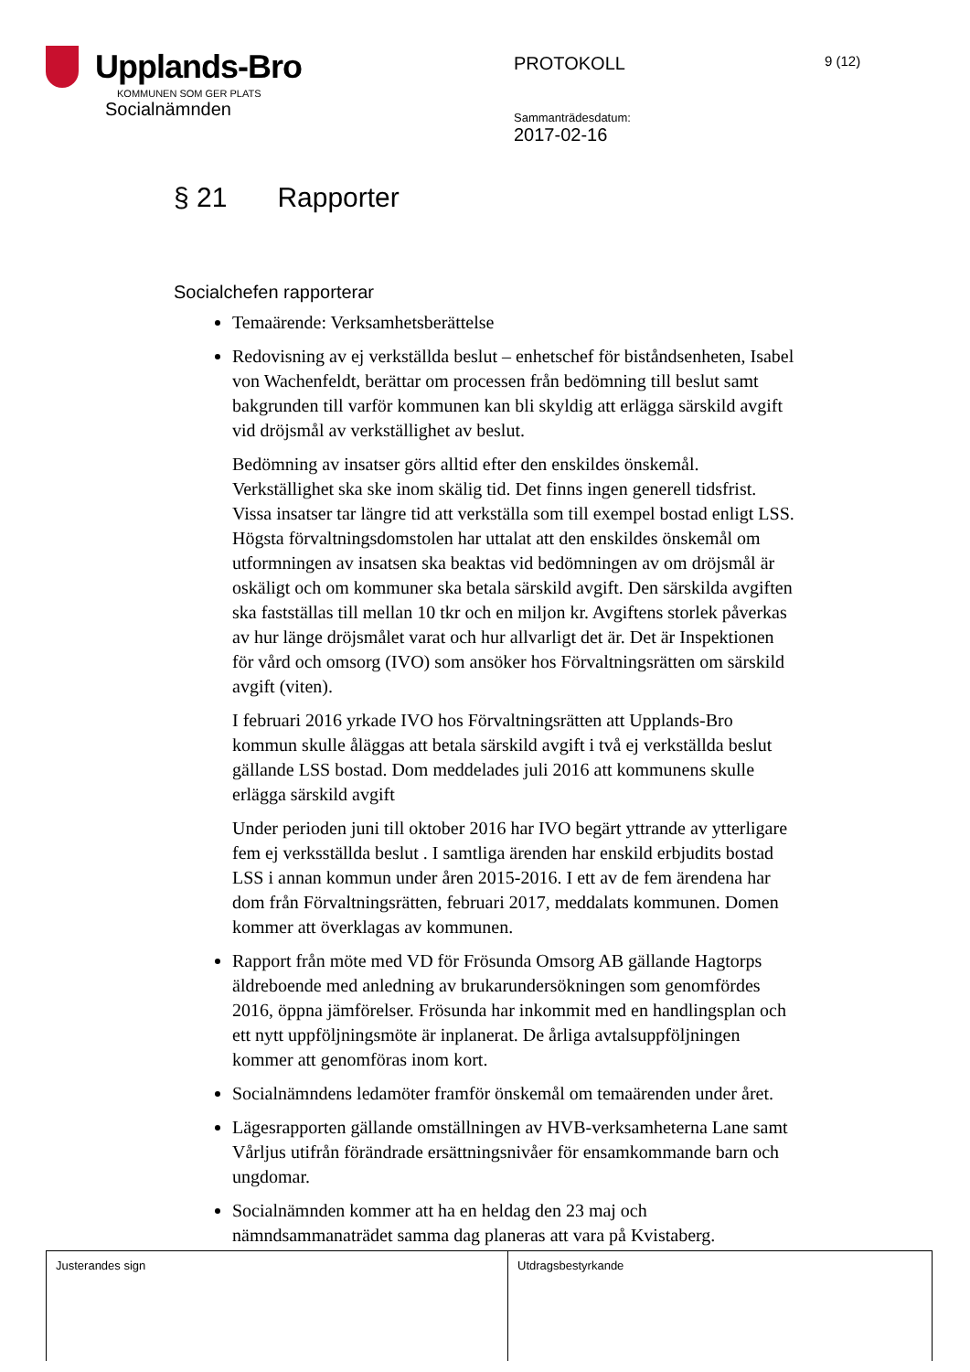Upplands-Bro
KOMMUNEN SOM GER PLATS
Socialnämnden
PROTOKOLL
Sammanträdesdatum:
2017-02-16
9 (12)
§ 21 Rapporter
Socialchefen rapporterar
Temaärende: Verksamhetsberättelse
Redovisning av ej verkställda beslut – enhetschef för biståndsenheten, Isabel von Wachenfeldt, berättar om processen från bedömning till beslut samt bakgrunden till varför kommunen kan bli skyldig att erlägga särskild avgift vid dröjsmål av verkställighet av beslut.
Bedömning av insatser görs alltid efter den enskildes önskemål. Verkställighet ska ske inom skälig tid. Det finns ingen generell tidsfrist. Vissa insatser tar längre tid att verkställa som till exempel bostad enligt LSS. Högsta förvaltningsdomstolen har uttalat att den enskildes önskemål om utformningen av insatsen ska beaktas vid bedömningen av om dröjsmål är oskäligt och om kommuner ska betala särskild avgift. Den särskilda avgiften ska fastställas till mellan 10 tkr och en miljon kr. Avgiftens storlek påverkas av hur länge dröjsmålet varat och hur allvarligt det är. Det är Inspektionen för vård och omsorg (IVO) som ansöker hos Förvaltningsrätten om särskild avgift (viten).
I februari 2016 yrkade IVO hos Förvaltningsrätten att Upplands-Bro kommun skulle åläggas att betala särskild avgift i två ej verkställda beslut gällande LSS bostad. Dom meddelades juli 2016 att kommunens skulle erlägga särskild avgift
Under perioden juni till oktober 2016 har IVO begärt yttrande av ytterligare fem ej verksställda beslut . I samtliga ärenden har enskild erbjudits bostad LSS i annan kommun under åren 2015-2016. I ett av de fem ärendena har dom från Förvaltningsrätten, februari 2017, meddalats kommunen. Domen kommer att överklagas av kommunen.
Rapport från möte med VD för Frösunda Omsorg AB gällande Hagtorps äldreboende med anledning av brukarundersökningen som genomfördes 2016, öppna jämförelser. Frösunda har inkommit med en handlingsplan och ett nytt uppföljningsmöte är inplanerat. De årliga avtalsuppföljningen kommer att genomföras inom kort.
Socialnämndens ledamöter framför önskemål om temaärenden under året.
Lägesrapporten gällande omställningen av HVB-verksamheterna Lane samt Vårljus utifrån förändrade ersättningsnivåer för ensamkommande barn och ungdomar.
Socialnämnden kommer att ha en heldag den 23 maj och nämndsammanaträdet samma dag planeras att vara på Kvistaberg.
Justerandes sign Utdragsbestyrkande